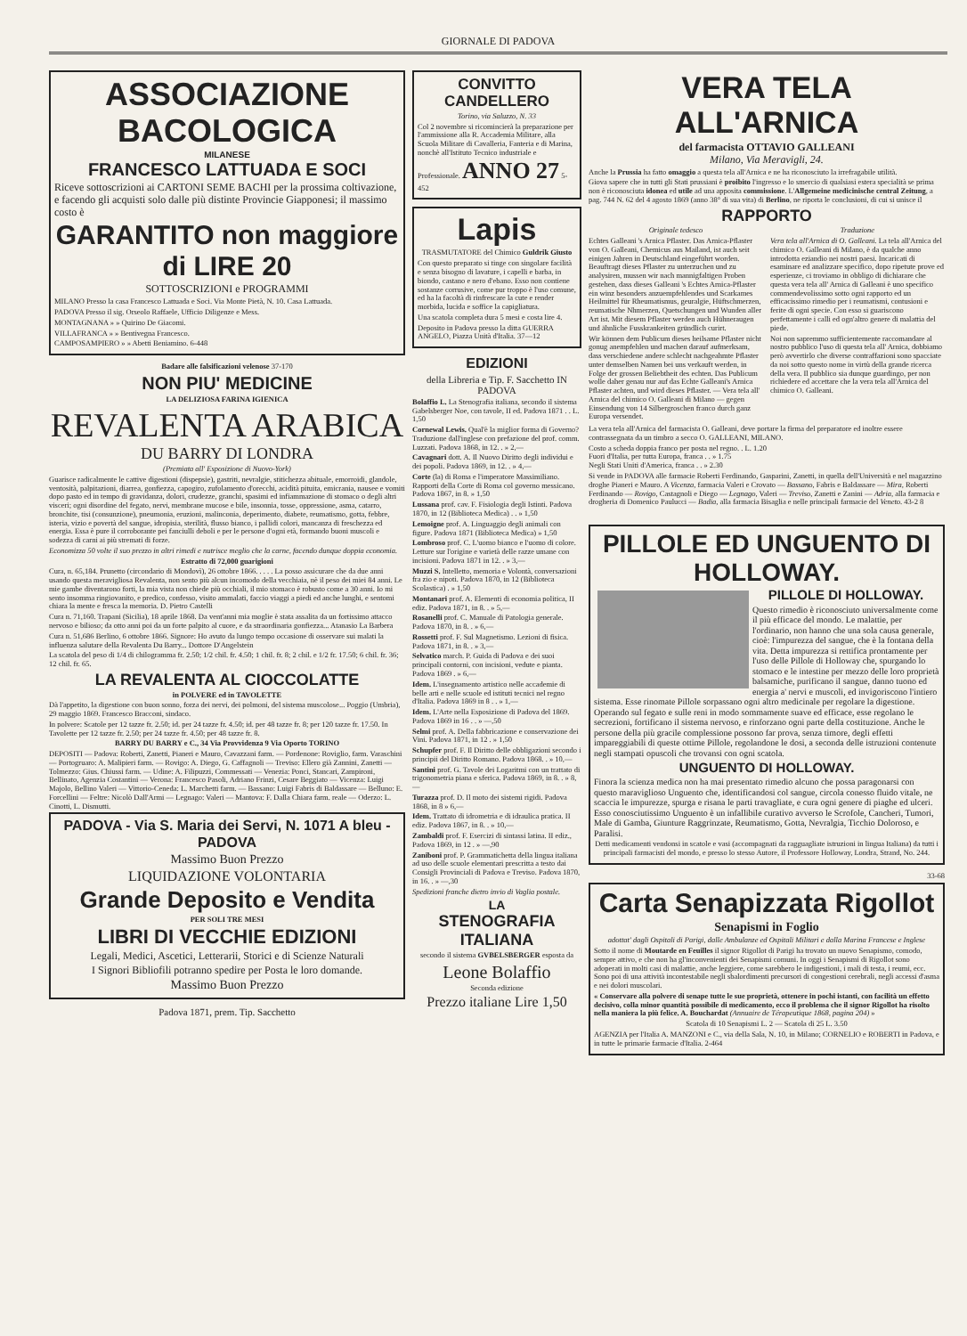GIORNALE DI PADOVA
ASSOCIAZIONE BACOLOGICA
MILANESE
FRANCESCO LATTUADA E SOCI
Riceve sottoscrizioni ai CARTONI SEME BACHI per la prossima coltivazione, e facendo gli acquisti solo dalle più distinte Provincie Giapponesi; il massimo costo è
GARANTITO non maggiore di LIRE 20
SOTTOSCRIZIONI e PROGRAMMI
MILANO Presso la casa Francesco Lattuada e Soci. Via Monte Pietà, N. 10. Casa Lattuada.
PADOVA Presso il sig. Orseolo Raffaele, Ufficio Diligenze e Mess.
MONTAGNANA » » Quirino De Giacomi.
VILLAFRANCA » » Bentivegna Francesco.
CAMPOSAMPIERO » » Abetti Beniamino. 6-448
Badare alle falsificazioni velenose 37-170
NON PIU' MEDICINE
LA DELIZIOSA FARINA IGIENICA
REVALENTA ARABICA
DU BARRY DI LONDRA
(Premiata all' Esposizione di Nuovo-York)
Guarisce radicalmente le cattive digestioni (dispepsie), gastriti, nevralgie, stitichezza abituale, emorroidi, glandole, ventosità, palpitazioni, diarrea, gonfiezza, capogiro, zufolamento d'orecchi, acidità pituita, emicrania, nausee e vomiti dopo pasto ed in tempo di gravidanza, dolori, crudezze, granchi, spasimi ed infiammazione di stomaco o degli altri visceri; ogni disordine del fegato, nervi, membrane mucose e bile, insonnia, tosse, oppressione, asma, catarro, bronchite, tisi (consunzione), pneumonia, eruzioni, malinconia, deperimento, diabete, reumatismo, gotta, febbre, isteria, vizio e povertà del sangue, idropisia, sterilità, flusso bianco, i pallidi colori, mancanza di freschezza ed energia. Essa è pure il corroborante pei fanciulli deboli e per le persone d'ogni età, formando buoni muscoli e sodezza di carni ai più stremati di forze.
Economizza 50 volte il suo prezzo in altri rimedi e nutrisce meglio che la carne, facendo dunque doppia economia.
Estratto di 72,000 guarigioni
Cura, n. 65,184. Prunetto (circondario di Mondovì), 26 ottobre 1866. . . . . La posso assicurare che da due anni usando questa meravigliosa Revalenta, non sento più alcun incomodo della vecchiaia, nè il peso dei miei 84 anni. Le mie gambe diventarono forti, la mia vista non chiede più occhiali, il mio stomaco è robusto come a 30 anni. Io mi sento insomma ringiovanito, e predico, confesso, visito ammalati, faccio viaggi a piedi ed anche lunghi, e sentomi chiara la mente e fresca la memoria. D. Pietro Castelli
Cura n. 71,160. Trapani (Sicilia), 18 aprile 1868. Da vent'anni mia moglie è stata assalita da un fortissimo attacco nervoso e bilioso; da otto anni poi da un forte palpito al cuore, e da straordinaria gonfiezza... Atanasio La Barbera
Cura n. 51,686 Berlino, 6 ottobre 1866. Signore: Ho avuto da lungo tempo occasione di osservare sui malati la influenza salutare della Revalenta Du Barry... Dottore D'Angelstein
La scatola del peso di 1/4 di chilogramma fr. 2.50; 1/2 chil. fr. 4.50; 1 chil. fr. 8; 2 chil. e 1/2 fr. 17.50; 6 chil. fr. 36; 12 chil. fr. 65.
LA REVALENTA AL CIOCCOLATTE
in POLVERE ed in TAVOLETTE
Dà l'appetito, la digestione con buon sonno, forza dei nervi, dei polmoni, del sistema muscolose... Poggio (Umbria), 29 maggio 1869. Francesco Bracconi, sindaco.
In polvere: Scatole per 12 tazze fr. 2.50; id. per 24 tazze fr. 4.50; id. per 48 tazze fr. 8; per 120 tazze fr. 17.50. In Tavolette per 12 tazze fr. 2.50; per 24 tazze fr. 4.50; per 48 tazze fr. 8.
BARRY DU BARRY e C., 34 Via Provvidenza 9 Via Oporto TORINO
DEPOSITI — Padova: Roberti, Zanetti, Pianeri e Mauro, Cavazzani farm. — Pordenone: Roviglio, farm. Varaschini — Portogruaro: A. Malipieri farm. — Rovigo: A. Diego, G. Caffagnoli — Treviso: Ellero già Zannini, Zanetti — Tolmezzo: Gius. Chiussi farm. — Udine: A. Filipuzzi, Commessati — Venezia: Ponci, Stancari, Zampironi, Bellinato, Agenzia Costantini — Verona: Francesco Pasoli, Adriano Frinzi, Cesare Beggiato — Vicenza: Luigi Majolo, Bellino Valeri — Vittorio-Ceneda: L. Marchetti farm. — Bassano: Luigi Fabris di Baldassare — Belluno: E. Forcellini — Feltre: Nicolò Dall'Armi — Legnago: Valeri — Mantova: F. Dalla Chiara farm. reale — Oderzo: L. Cinotti, L. Dismutti.
PADOVA - Via S. Maria dei Servi, N. 1071 A bleu - PADOVA
Massimo Buon Prezzo
LIQUIDAZIONE VOLONTARIA
Grande Deposito e Vendita
PER SOLI TRE MESI
LIBRI DI VECCHIE EDIZIONI
Legali, Medici, Ascetici, Letterarii, Storici e di Scienze Naturali
I Signori Bibliofili potranno spedire per Posta le loro domande.
Massimo Buon Prezzo
Padova 1871, prem. Tip. Sacchetto
CONVITTO CANDELLERO
Torino, via Saluzzo, N. 33
Col 2 novembre si ricomincierà la preparazione per l'ammissione alla R. Accademia Militare, alla Scuola Militare di Cavalleria, Fanteria e di Marina, nonchè all'Istituto Tecnico industriale e Professionale. ANNO 27 5-452
Lapis
TRASMUTATORE del Chimico Guldrik Giusto
Con questo preparato si tinge con singolare facilità e senza bisogno di lavature, i capelli e barba, in biondo, castano e nero d'ebano. Esso non contiene sostanze corrusive, come pur troppo è l'uso comune, ed ha la facoltà di rinfrescare la cute e render morbida, lucida e soffice la capigliatura.
Una scatola completa dura 5 mesi e costa lire 4.
Deposito in Padova presso la ditta GUERRA ANGELO, Piazza Unità d'Italia. 37—12
EDIZIONI
della Libreria e Tip. F. Sacchetto IN PADOVA
Bolaffio L. La Stenografia italiana, secondo il sistema Gabelsberger Noe, con tavole, II ed. Padova 1871 . . L. 1,50
Cornewal Lewis. Qual'è la miglior forma di Governo? Traduzione dall'inglese con prefazione del prof. comm. Luzzati. Padova 1868, in 12. . » 2,—
Cavagnari dott. A. Il Nuovo Diritto degli individui e dei popoli. Padova 1869, in 12. . » 4,—
Corte (la) di Roma e l'imperatore Massimiliano. Rapporti della Corte di Roma col governo messicano. Padova 1867, in 8. » 1,50
Lussana prof. cav. F. Fisiologia degli Istinti. Padova 1870, in 12 (Biblioteca Medica) . . » 1,50
Lemoigne prof. A. Linguaggio degli animali con figure. Padova 1871 (Biblioteca Medica) » 1,50
Lombroso prof. C. L'uomo bianco e l'uomo di colore. Letture sur l'origine e varietà delle razze umane con incisioni. Padova 1871 in 12. . » 3,—
Muzzi S. Intelletto, memoria e Volontà, conversazioni fra zio e nipoti. Padova 1870, in 12 (Biblioteca Scolastica) . » 1,50
Montanari prof. A. Elementi di economia politica, II ediz. Padova 1871, in 8. . » 5,—
Rosanelli prof. C. Manuale di Patologia generale. Padova 1870, in 8. . » 6,—
Rossetti prof. F. Sul Magnetismo. Lezioni di fisica. Padova 1871, in 8. . » 3,—
Selvatico march. P. Guida di Padova e dei suoi principali contorni, con incisioni, vedute e pianta. Padova 1869 . » 6,—
Idem. L'insegnamento artistico nelle accademie di belle arti e nelle scuole ed istituti tecnici nel regno d'Italia. Padova 1869 in 8 . . » 1,—
Idem. L'Arte nella Esposizione di Padova del 1869. Padova 1869 in 16 . . » —,50
Selmi prof. A. Della fabbricazione e conservazione dei Vini. Padova 1871, in 12 . » 1,50
Schupfer prof. F. Il Diritto delle obbligazioni secondo i principii del Diritto Romano. Padova 1868. . » 10,—
Santini prof. G. Tavole dei Logaritmi con un trattato di trigonometria piana e sferica. Padova 1869, in 8. . » 8,—
Turazza prof. D. Il moto dei sistemi rigidi. Padova 1868, in 8 » 6,—
Idem. Trattato di idrometria e di idraulica pratica. II ediz. Padova 1867, in 8. . » 10,—
Zambaldi prof. F. Esercizi di sintassi latina. II ediz., Padova 1869, in 12 . » —,90
Zaniboni prof. P. Grammatichetta della lingua italiana ad uso delle scuole elementari prescritta a testo dai Consigli Provinciali di Padova e Treviso. Padova 1870, in 16. . » —,30
Spedizioni franche dietro invio di Vaglia postale.
LA
STENOGRAFIA ITALIANA
secondo il sistema GVBELSBERGER esposta da
Leone Bolaffio
Seconda edizione
Prezzo italiane Lire 1,50
VERA TELA ALL'ARNICA
del farmacista OTTAVIO GALLEANI
Milano, Via Meravigli, 24.
Anche la Prussia ha fatto omaggio a questa tela all'Arnica e ne ha riconosciuto la irrefragabile utilità.
Giova sapere che in tutti gli Stati prussiani è proibito l'ingresso e lo smercio di qualsiasi estera specialità se prima non è riconosciuta idonea ed utile ad una apposita commissione. L'Allgemeine medicinische central Zeitung, a pag. 744 N. 62 del 4 agosto 1869 (anno 38° di sua vita) di Berlino, ne riporta le conclusioni, di cui si unisce il
RAPPORTO
Originale tedesco
Echtes Galleani 's Arnica Pflaster. Das Arnica-Pflaster von O. Galleani, Chemicus aus Mailand, ist auch seit einigen Jahren in Deutschland eingeführt worden. Beauftragt dieses Pflaster zu unterzuchen und zu analysiren, mussen wir nach mannigfaltigen Proben gestehen, dass dieses Galleani 's Echtes Arnica-Pflaster ein winz besonders anzuempfehlendes und Scarkames Heilmittel für Rheumatismus, geuralgie, Hüftschmerzen, reumatische Nhmerzen, Quetschungen und Wunden aller Art ist. Mit diesem Pflaster werden auch Hühneraugen und ähnliche Fusskrankeiten gründlich curirt.
Wir können dem Publicum dieses heilsame Pflaster nicht gonug anempfehlen und machen darauf aufmerksam, dass verschiedene andere schlecht nachgeahmte Pflaster unter demselben Namen bei uns verkauft werden, in Folge der grossen Beliebtheit des echten. Das Publicum wolle daher genau nur auf das Echte Galleani's Arnica Pflaster achten, und wird dieses Pflaster. — Vera tela all' Arnica del chimico O. Galleani di Milano — gegen Einsendung von 14 Silbergroschen franco durch ganz Europa versendet.
Traduzione
Vera tela all'Arnica di O. Galleani. La tela all'Arnica del chimico O. Galleani di Milano, è da qualche anno introdotta eziandio nei nostri paesi. Incaricati di esaminare ed analizzare specifico, dopo ripetute prove ed esperienze, ci troviamo in obbligo di dichiarare che questa vera tela all' Arnica di Galleani è uno specifico commendevolissimo sotto ogni rapporto ed un efficacissimo rimedio per i reumatismi, contusioni e ferite di ogni specie. Con esso si guariscono perfettamente i calli ed ogn'altro genere di malattia del piede.
Noi non sapremmo sufficientemente raccomandare al nostro pubblico l'uso di questa tela all' Arnica, dobbiamo però avvertirlo che diverse contraffazioni sono spacciate da noi sotto questo nome in virtù della grande ricerca della vera. Il pubblico sia dunque guardingo, per non richiedere ed accettare che la vera tela all'Arnica del chimico O. Galleani.
La vera tela all'Arnica del farmacista O. Galleani, deve portare la firma del preparatore ed inoltre essere contrassegnata da un timbro a secco O. GALLEANI, MILANO.
Costo a scheda doppia franco per posta nel regno. . L. 1.20
Fuori d'Italia, per tutta Europa, franca . . » 1.75
Negli Stati Uniti d'America, franca . . » 2.30
Si vende in PADOVA alle farmacie Roberti Ferdinando, Gasparini, Zanetti, in quella dell'Università e nel magazzino droghe Pianeri e Mauro. A Vicenza, farmacia Valeri e Crovato — Bassano, Fabris e Baldassare — Mira, Roberti Ferdinando — Rovigo, Castagnoli e Diego — Legnago, Valeri — Treviso, Zanetti e Zanini — Adria, alla farmacia e drogheria di Domenico Paulucci — Badia, alla farmacia Bisaglia e nelle principali farmacie del Veneto. 43-2 8
PILLOLE ED UNGUENTO DI HOLLOWAY.
PILLOLE DI HOLLOWAY.
Questo rimedio è riconosciuto universalmente come il più efficace del mondo. Le malattie, per l'ordinario, non hanno che una sola causa generale, cioè: l'impurezza del sangue, che è la fontana della vita. Detta impurezza si rettifica prontamente per l'uso delle Pillole di Holloway che, spurgando lo stomaco e le intestine per mezzo delle loro proprietà balsamiche, purificano il sangue, danno tuono ed energia a' nervi e muscoli, ed invigoriscono l'intiero sistema. Esse rinomate Pillole sorpassano ogni altro medicinale per regolare la digestione. Operando sul fegato e sulle reni in modo sommamente suave ed efficace, esse regolano le secrezioni, fortificano il sistema nervoso, e rinforzano ogni parte della costituzione. Anche le persone della più gracile complessione possono far prova, senza timore, degli effetti impareggiabili di queste ottime Pillole, regolandone le dosi, a seconda delle istruzioni contenute negli stampati opuscoli che trovansi con ogni scatola.
UNGUENTO DI HOLLOWAY.
Finora la scienza medica non ha mai presentato rimedio alcuno che possa paragonarsi con questo maraviglioso Unguento che, identificandosi col sangue, circola conesso fluido vitale, ne scaccia le impurezze, spurga e risana le parti travagliate, e cura ogni genere di piaghe ed ulceri. Esso conosciutissimo Unguento è un infallibile curativo avverso le Scrofole, Cancheri, Tumori, Male di Gamba, Giunture Raggrinzate, Reumatismo, Gotta, Nevralgia, Ticchio Doloroso, e Paralisi.
Detti medicamenti vendonsi in scatole e vasi (accompagnati da ragguagliate istruzioni in lingua Italiana) da tutti i principali farmacisti del mondo, e presso lo stesso Autore, il Professore Holloway, Londra, Strand, No. 244.
33-68
Carta Senapizzata Rigollot
Senapismi in Foglio
adottat' dagli Ospitali di Parigi, dalle Ambulanze ed Ospitali Militari e dalla Marina Francese e Inglese
Sotto il nome di Moutarde en Feuilles il signor Rigollot di Parigi ha trovato un nuovo Senapismo, comodo, sempre attivo, e che non ha gl'inconvenienti dei Senapismi comuni. In oggi i Senapismi di Rigollot sono adoperati in molti casi di malattie, anche leggiere, come sarebbero le indigestioni, i mali di testa, i reumi, ecc. Sono poi di una attività incontestabile negli sbalordimenti precursori di congestioni cerebrali, negli accessi d'asma e nei dolori muscolari.
« Conservare alla polvere di senape tutte le sue proprietà, ottenere in pochi istanti, con facilità un effetto decisivo, colla minor quantità possibile di medicamento, ecco il problema che il signor Rigollot ha risolto nella maniera la più felice. A. Bouchardat (Annuaire de Térapeutique 1868, pagina 204) »
Scatola di 10 Senapismi L. 2 — Scatola di 25 L. 3.50
AGENZIA per l'Italia A. MANZONI e C., via della Sala, N. 10, in Milano; CORNELIO e ROBERTI in Padova, e in tutte le primarie farmacie d'Italia. 2-464